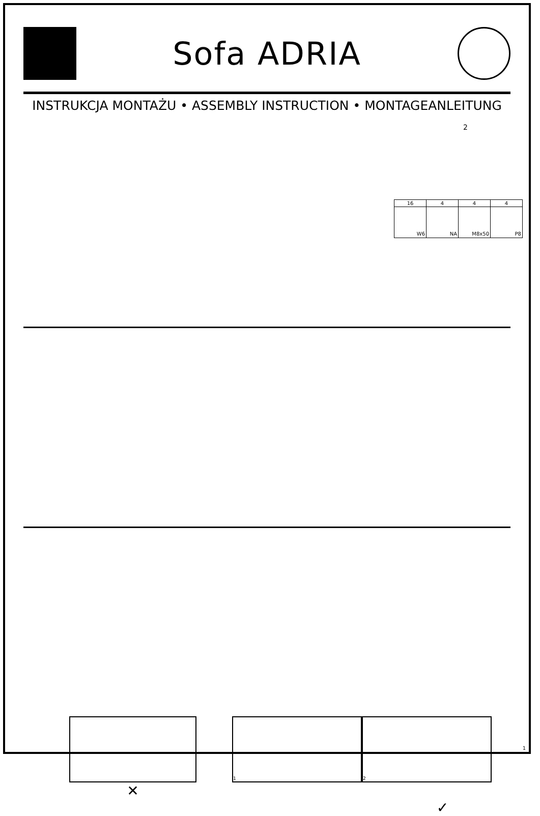Sofa ADRIA
INSTRUKCJA MONTAŻU • ASSEMBLY INSTRUCTION • MONTAGEANLEITUNG
2
| 16 | 4 | 4 | 4 |
| W6 | NA | M8x50 | P8 |
✕
1 2
✓
1